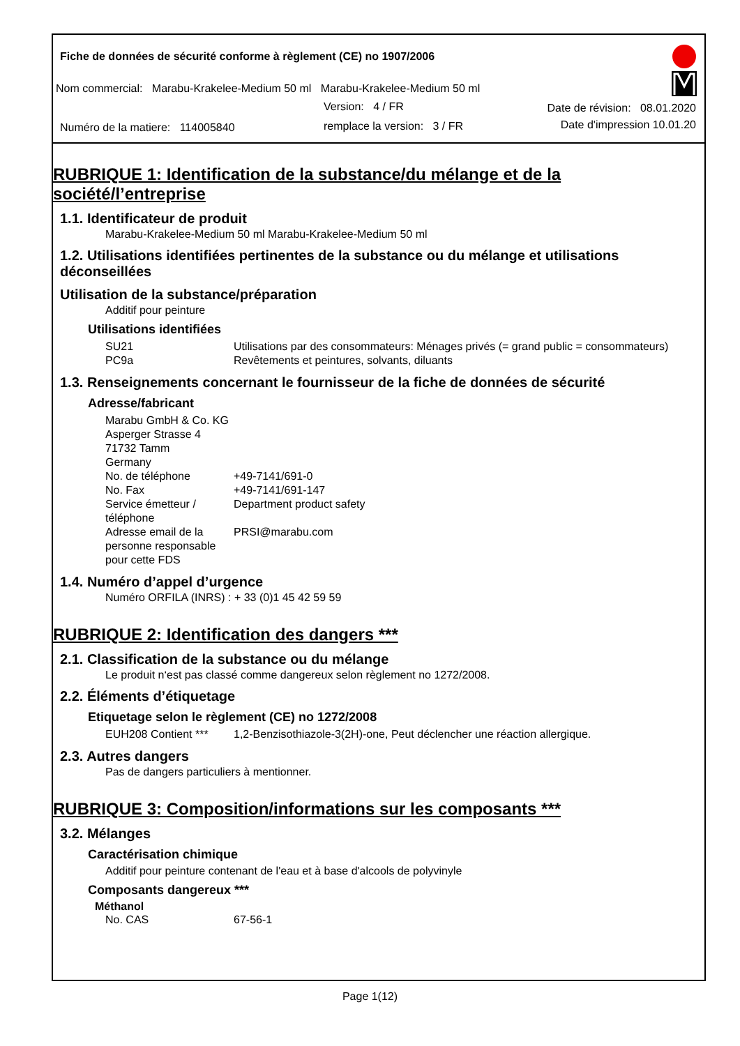Fiche de données de sécurité conforme à règlement (CE) no 1907/2006
Nom commercial: Marabu-Krakelee-Medium 50 ml Marabu-Krakelee-Medium 50 ml
Version: 4 / FR Date de révision: 08.01.2020
Numéro de la matiere: 114005840
remplace la version: 3 / FR Date d'impression 10.01.20
RUBRIQUE 1: Identification de la substance/du mélange et de la société/l’entreprise
1.1. Identificateur de produit
Marabu-Krakelee-Medium 50 ml Marabu-Krakelee-Medium 50 ml
1.2. Utilisations identifiées pertinentes de la substance ou du mélange et utilisations déconseillées
Utilisation de la substance/préparation
Additif pour peinture
Utilisations identifiées
| SU21 | Utilisations par des consommateurs: Ménages privés (= grand public = consommateurs) |
| PC9a | Revêtements et peintures, solvants, diluants |
1.3. Renseignements concernant le fournisseur de la fiche de données de sécurité
Adresse/fabricant
| Marabu GmbH & Co. KG Asperger Strasse 4 71732 Tamm Germany | |
| No. de téléphone | +49-7141/691-0 |
| No. Fax | +49-7141/691-147 |
| Service émetteur / téléphone | Department product safety |
| Adresse email de la personne responsable pour cette FDS | PRSI@marabu.com |
1.4. Numéro d’appel d’urgence
Numéro ORFILA (INRS) : + 33 (0)1 45 42 59 59
RUBRIQUE 2: Identification des dangers ***
2.1. Classification de la substance ou du mélange
Le produit n‘est pas classé comme dangereux selon règlement no 1272/2008.
2.2. Éléments d’étiquetage
Etiquetage selon le règlement (CE) no 1272/2008
| EUH208 Contient *** | 1,2-Benzisothiazole-3(2H)-one, Peut déclencher une réaction allergique. |
2.3. Autres dangers
Pas de dangers particuliers à mentionner.
RUBRIQUE 3: Composition/informations sur les composants ***
3.2. Mélanges
Caractérisation chimique
Additif pour peinture contenant de l'eau et à base d'alcools de polyvinyle
Composants dangereux ***
Méthanol
| No. CAS | 67-56-1 |
Page 1(12)